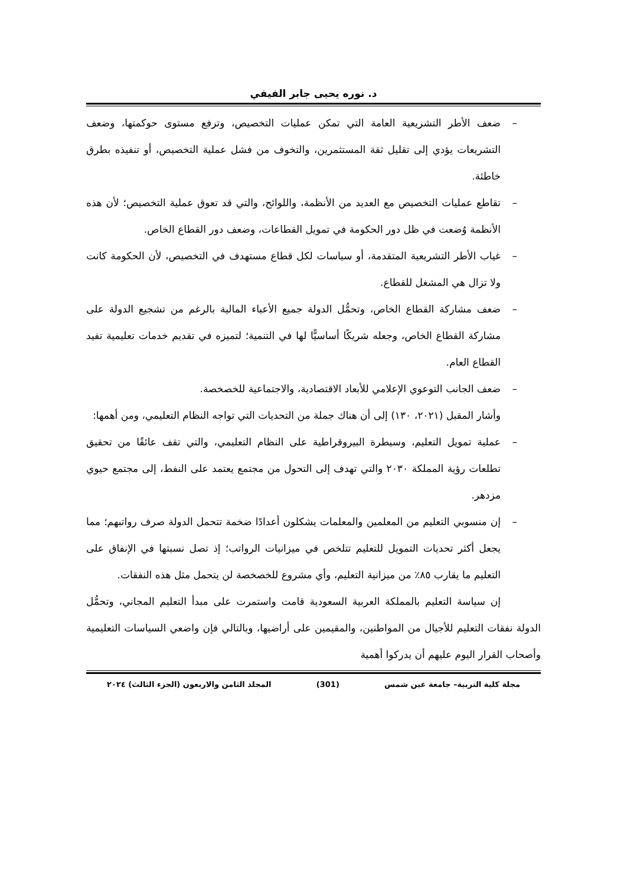د. نوره يحيى جابر الفيفي
– ضعف الأطر التشريعية العامة التي تمكن عمليات التخصيص، وترفع مستوى حوكمتها، وضعف التشريعات يؤدي إلى تقليل ثقة المستثمرين، والتخوف من فشل عملية التخصيص، أو تنفيذه بطرق خاطئة.
– تقاطع عمليات التخصيص مع العديد من الأنظمة، واللوائح، والتي قد تعوق عملية التخصيص؛ لأن هذه الأنظمة وُضعت في ظل دور الحكومة في تمويل القطاعات، وضعف دور القطاع الخاص.
– غياب الأطر التشريعية المتقدمة، أو سياسات لكل قطاع مستهدف في التخصيص، لأن الحكومة كانت ولا تزال هي المشغل للقطاع.
– ضعف مشاركة القطاع الخاص، وتحمُّل الدولة جميع الأعباء المالية بالرغم من تشجيع الدولة على مشاركة القطاع الخاص، وجعله شريكًا أساسيًّا لها في التنمية؛ لتميزه في تقديم خدمات تعليمية تفيد القطاع العام.
– ضعف الجانب التوعوي الإعلامي للأبعاد الاقتصادية، والاجتماعية للخصخصة.
وأشار المقبل (٢٠٢١، ١٣٠) إلى أن هناك جملة من التحديات التي تواجه النظام التعليمي، ومن أهمها:
– عملية تمويل التعليم، وسيطرة البيروقراطية على النظام التعليمي، والتي تقف عائقًا من تحقيق تطلعات رؤية المملكة ٢٠٣٠ والتي تهدف إلى التحول من مجتمع يعتمد على النفط، إلى مجتمع حيوي مزدهر.
– إن منسوبي التعليم من المعلمين والمعلمات يشكلون أعدادًا ضخمة تتحمل الدولة صرف رواتبهم؛ مما يجعل أكثر تحديات التمويل للتعليم تتلخص في ميزانيات الرواتب؛ إذ تصل نسبتها في الإنفاق على التعليم ما يقارب ٨٥٪ من ميزانية التعليم، وأي مشروع للخصخصة لن يتحمل مثل هذه النفقات.
إن سياسة التعليم بالمملكة العربية السعودية قامت واستمرت على مبدأ التعليم المجاني، وتحمُّل الدولة نفقات التعليم للأجيال من المواطنين، والمقيمين على أراضيها، وبالتالي فإن واضعي السياسات التعليمية وأصحاب القرار اليوم عليهم أن يدركوا أهمية
مجلة كلية التربية– جامعة عين شمس (301) المجلد الثامن والاربعون (الجزء الثالث) ٢٠٢٤